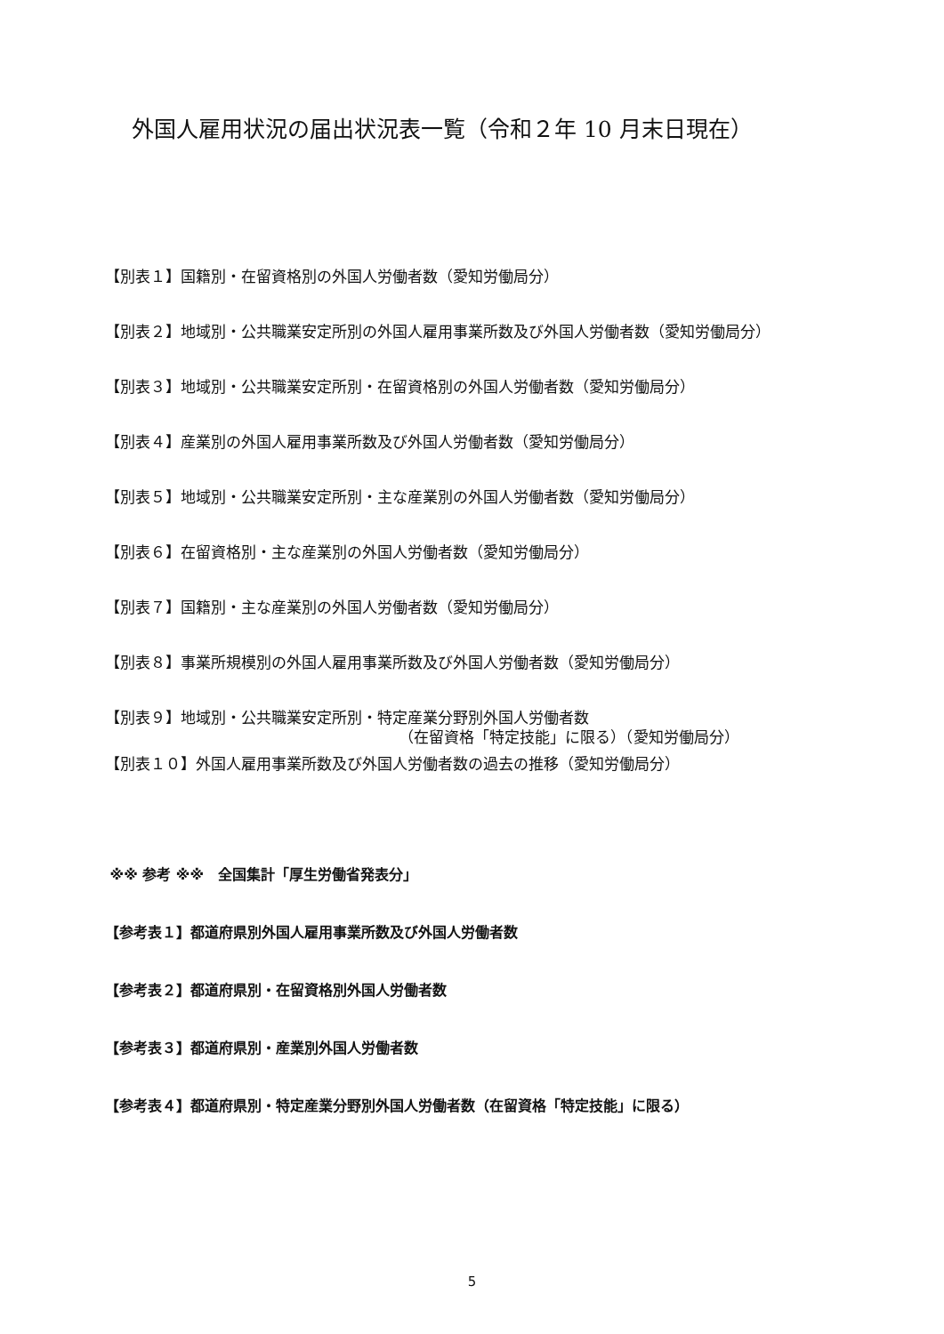外国人雇用状況の届出状況表一覧（令和２年 10 月末日現在）
【別表１】国籍別・在留資格別の外国人労働者数（愛知労働局分）
【別表２】地域別・公共職業安定所別の外国人雇用事業所数及び外国人労働者数（愛知労働局分）
【別表３】地域別・公共職業安定所別・在留資格別の外国人労働者数（愛知労働局分）
【別表４】産業別の外国人雇用事業所数及び外国人労働者数（愛知労働局分）
【別表５】地域別・公共職業安定所別・主な産業別の外国人労働者数（愛知労働局分）
【別表６】在留資格別・主な産業別の外国人労働者数（愛知労働局分）
【別表７】国籍別・主な産業別の外国人労働者数（愛知労働局分）
【別表８】事業所規模別の外国人雇用事業所数及び外国人労働者数（愛知労働局分）
【別表９】地域別・公共職業安定所別・特定産業分野別外国人労働者数
（在留資格「特定技能」に限る）（愛知労働局分）
【別表１０】外国人雇用事業所数及び外国人労働者数の過去の推移（愛知労働局分）
※※ 参考 ※※　全国集計「厚生労働省発表分」
【参考表１】都道府県別外国人雇用事業所数及び外国人労働者数
【参考表２】都道府県別・在留資格別外国人労働者数
【参考表３】都道府県別・産業別外国人労働者数
【参考表４】都道府県別・特定産業分野別外国人労働者数（在留資格「特定技能」に限る）
5